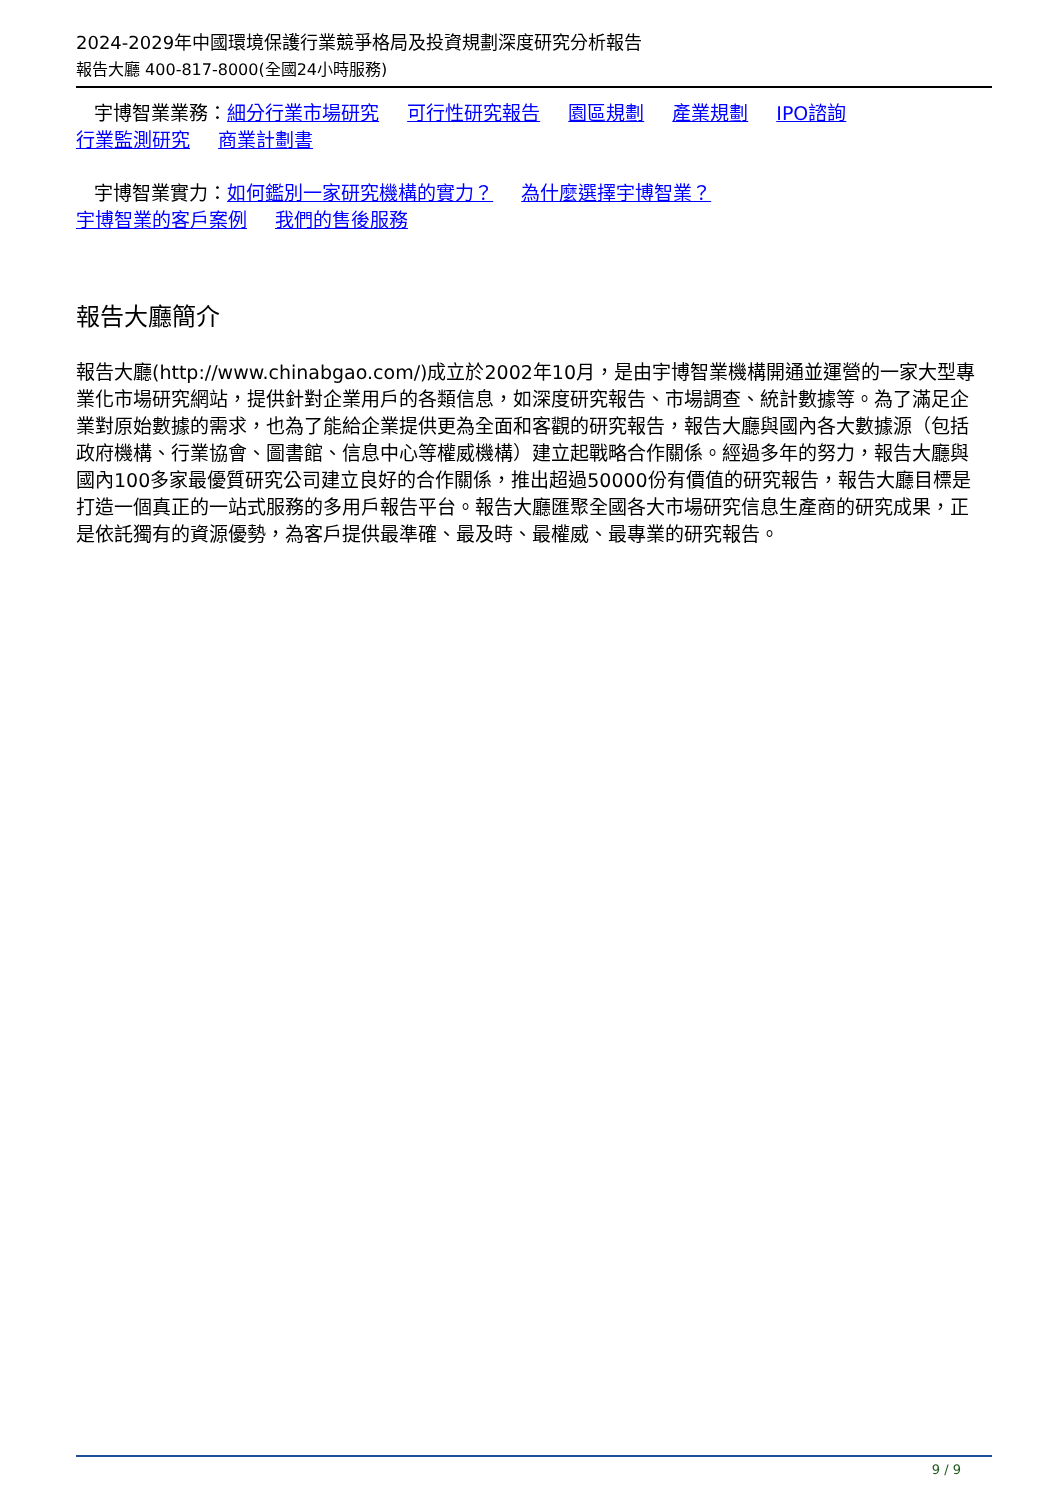2024-2029年中國環境保護行業競爭格局及投資規劃深度研究分析報告
報告大廳 400-817-8000(全國24小時服務)
宇博智業業務：細分行業市場研究 可行性研究報告 園區規劃 產業規劃 IPO諮詢
行業監測研究 商業計劃書
宇博智業實力：如何鑑別一家研究機構的實力？ 為什麼選擇宇博智業？
宇博智業的客戶案例 我們的售後服務
報告大廳簡介
報告大廳(http://www.chinabgao.com/)成立於2002年10月，是由宇博智業機構開通並運營的一家大型專業化市場研究網站，提供針對企業用戶的各類信息，如深度研究報告、市場調查、統計數據等。為了滿足企業對原始數據的需求，也為了能給企業提供更為全面和客觀的研究報告，報告大廳與國內各大數據源（包括政府機構、行業協會、圖書館、信息中心等權威機構）建立起戰略合作關係。經過多年的努力，報告大廳與國內100多家最優質研究公司建立良好的合作關係，推出超過50000份有價值的研究報告，報告大廳目標是打造一個真正的一站式服務的多用戶報告平台。報告大廳匯聚全國各大市場研究信息生產商的研究成果，正是依託獨有的資源優勢，為客戶提供最準確、最及時、最權威、最專業的研究報告。
9 / 9